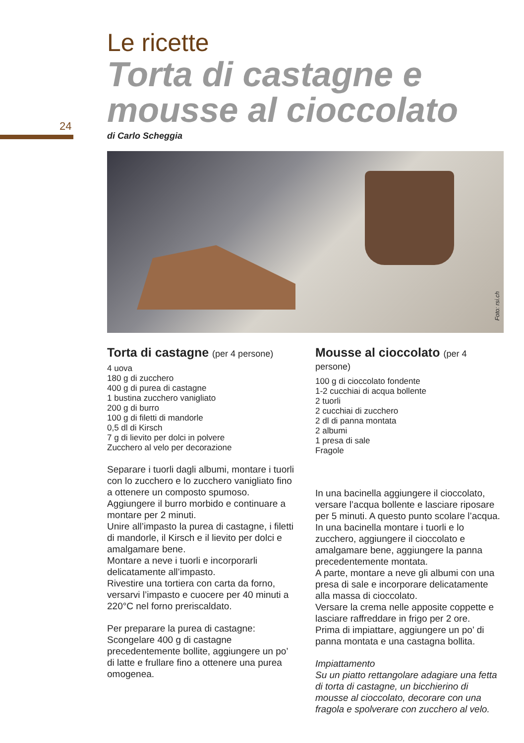24
Le ricette
Torta di castagne e mousse al cioccolato
di Carlo Scheggia
Foto: rsi.ch
Torta di castagne (per 4 persone)
4 uova
180 g di zucchero
400 g di purea di castagne
1 bustina zucchero vanigliato
200 g di burro
100 g di filetti di mandorle
0,5 dl di Kirsch
7 g di lievito per dolci in polvere
Zucchero al velo per decorazione
Separare i tuorli dagli albumi, montare i tuorli con lo zucchero e lo zucchero vanigliato fino a ottenere un composto spumoso.
Aggiungere il burro morbido e continuare a montare per 2 minuti.
Unire all’impasto la purea di castagne, i filetti di mandorle, il Kirsch e il lievito per dolci e amalgamare bene.
Montare a neve i tuorli e incorporarli delicatamente all’impasto.
Rivestire una tortiera con carta da forno, versarvi l’impasto e cuocere per 40 minuti a 220°C nel forno preriscaldato.
Per preparare la purea di castagne:
Scongelare 400 g di castagne precedentemente bollite, aggiungere un po’ di latte e frullare fino a ottenere una purea omogenea.
Mousse al cioccolato (per 4 persone)
100 g di cioccolato fondente
1-2 cucchiai di acqua bollente
2 tuorli
2 cucchiai di zucchero
2 dl di panna montata
2 albumi
1 presa di sale
Fragole
In una bacinella aggiungere il cioccolato, versare l’acqua bollente e lasciare riposare per 5 minuti. A questo punto scolare l’acqua.
In una bacinella montare i tuorli e lo zucchero, aggiungere il cioccolato e amalgamare bene, aggiungere la panna precedentemente montata.
A parte, montare a neve gli albumi con una presa di sale e incorporare delicatamente alla massa di cioccolato.
Versare la crema nelle apposite coppette e lasciare raffreddare in frigo per 2 ore.
Prima di impiattare, aggiungere un po’ di panna montata e una castagna bollita.
Impiattamento
Su un piatto rettangolare adagiare una fetta di torta di castagne, un bicchierino di mousse al cioccolato, decorare con una fragola e spolverare con zucchero al velo.